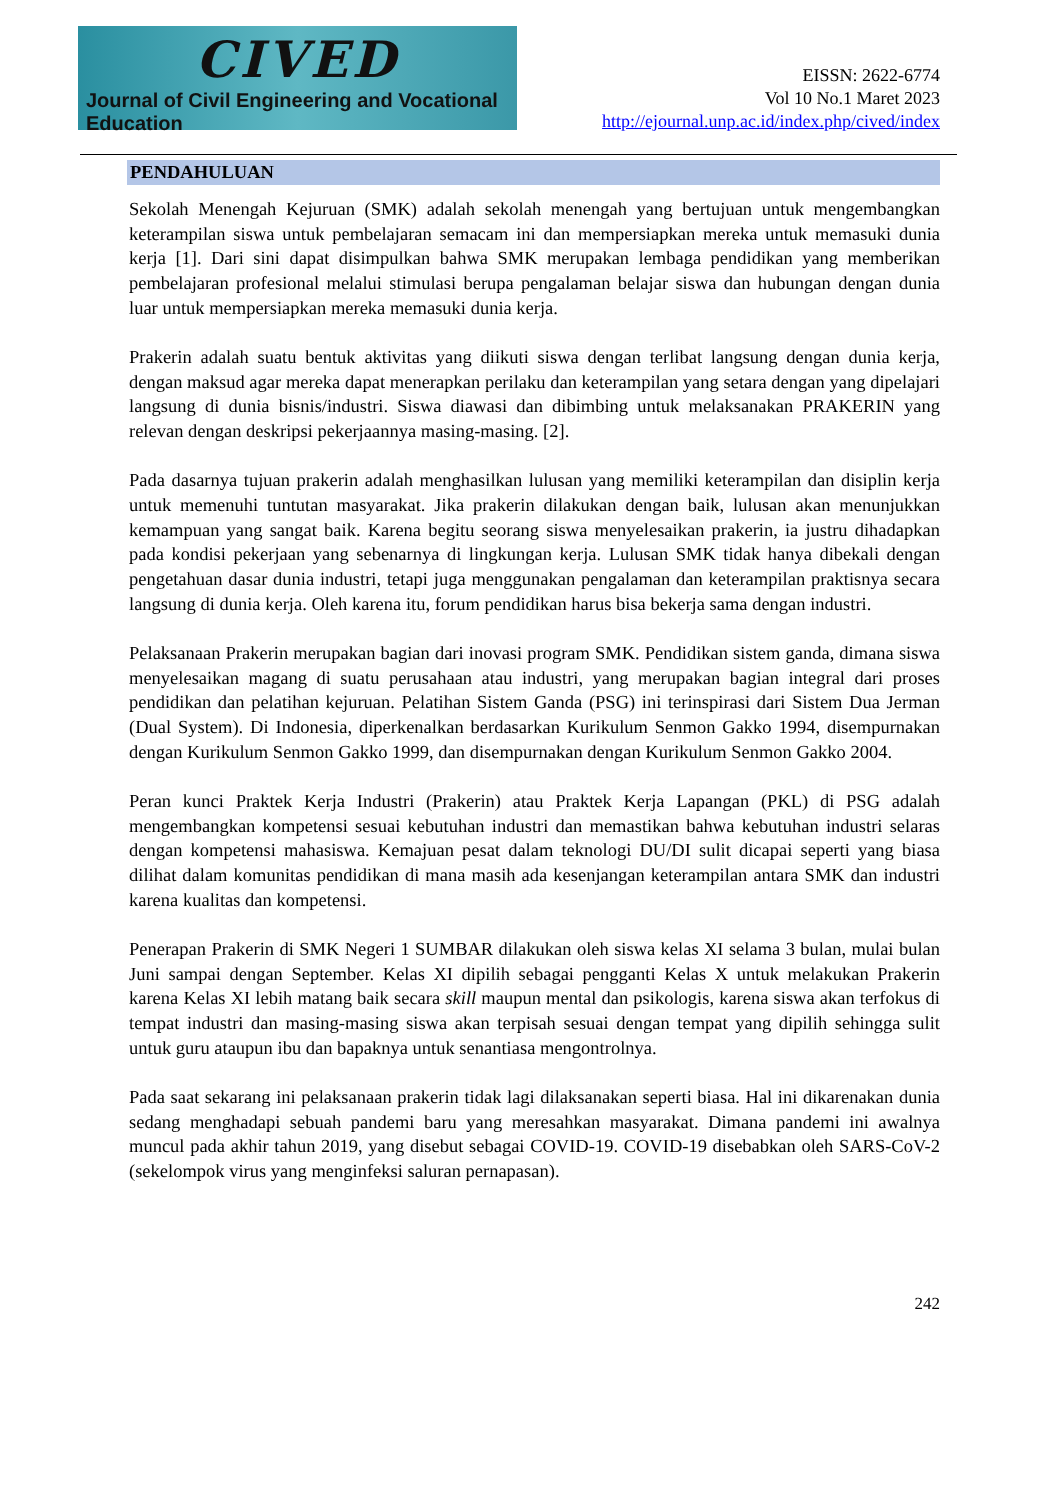CIVED
Journal of Civil Engineering and Vocational Education
EISSN: 2622-6774
Vol 10 No.1 Maret 2023
http://ejournal.unp.ac.id/index.php/cived/index
PENDAHULUAN
Sekolah Menengah Kejuruan (SMK) adalah sekolah menengah yang bertujuan untuk mengembangkan keterampilan siswa untuk pembelajaran semacam ini dan mempersiapkan mereka untuk memasuki dunia kerja [1]. Dari sini dapat disimpulkan bahwa SMK merupakan lembaga pendidikan yang memberikan pembelajaran profesional melalui stimulasi berupa pengalaman belajar siswa dan hubungan dengan dunia luar untuk mempersiapkan mereka memasuki dunia kerja.
Prakerin adalah suatu bentuk aktivitas yang diikuti siswa dengan terlibat langsung dengan dunia kerja, dengan maksud agar mereka dapat menerapkan perilaku dan keterampilan yang setara dengan yang dipelajari langsung di dunia bisnis/industri. Siswa diawasi dan dibimbing untuk melaksanakan PRAKERIN yang relevan dengan deskripsi pekerjaannya masing-masing. [2].
Pada dasarnya tujuan prakerin adalah menghasilkan lulusan yang memiliki keterampilan dan disiplin kerja untuk memenuhi tuntutan masyarakat. Jika prakerin dilakukan dengan baik, lulusan akan menunjukkan kemampuan yang sangat baik. Karena begitu seorang siswa menyelesaikan prakerin, ia justru dihadapkan pada kondisi pekerjaan yang sebenarnya di lingkungan kerja. Lulusan SMK tidak hanya dibekali dengan pengetahuan dasar dunia industri, tetapi juga menggunakan pengalaman dan keterampilan praktisnya secara langsung di dunia kerja. Oleh karena itu, forum pendidikan harus bisa bekerja sama dengan industri.
Pelaksanaan Prakerin merupakan bagian dari inovasi program SMK. Pendidikan sistem ganda, dimana siswa menyelesaikan magang di suatu perusahaan atau industri, yang merupakan bagian integral dari proses pendidikan dan pelatihan kejuruan. Pelatihan Sistem Ganda (PSG) ini terinspirasi dari Sistem Dua Jerman (Dual System). Di Indonesia, diperkenalkan berdasarkan Kurikulum Senmon Gakko 1994, disempurnakan dengan Kurikulum Senmon Gakko 1999, dan disempurnakan dengan Kurikulum Senmon Gakko 2004.
Peran kunci Praktek Kerja Industri (Prakerin) atau Praktek Kerja Lapangan (PKL) di PSG adalah mengembangkan kompetensi sesuai kebutuhan industri dan memastikan bahwa kebutuhan industri selaras dengan kompetensi mahasiswa. Kemajuan pesat dalam teknologi DU/DI sulit dicapai seperti yang biasa dilihat dalam komunitas pendidikan di mana masih ada kesenjangan keterampilan antara SMK dan industri karena kualitas dan kompetensi.
Penerapan Prakerin di SMK Negeri 1 SUMBAR dilakukan oleh siswa kelas XI selama 3 bulan, mulai bulan Juni sampai dengan September. Kelas XI dipilih sebagai pengganti Kelas X untuk melakukan Prakerin karena Kelas XI lebih matang baik secara skill maupun mental dan psikologis, karena siswa akan terfokus di tempat industri dan masing-masing siswa akan terpisah sesuai dengan tempat yang dipilih sehingga sulit untuk guru ataupun ibu dan bapaknya untuk senantiasa mengontrolnya.
Pada saat sekarang ini pelaksanaan prakerin tidak lagi dilaksanakan seperti biasa. Hal ini dikarenakan dunia sedang menghadapi sebuah pandemi baru yang meresahkan masyarakat. Dimana pandemi ini awalnya muncul pada akhir tahun 2019, yang disebut sebagai COVID-19. COVID-19 disebabkan oleh SARS-CoV-2 (sekelompok virus yang menginfeksi saluran pernapasan).
242